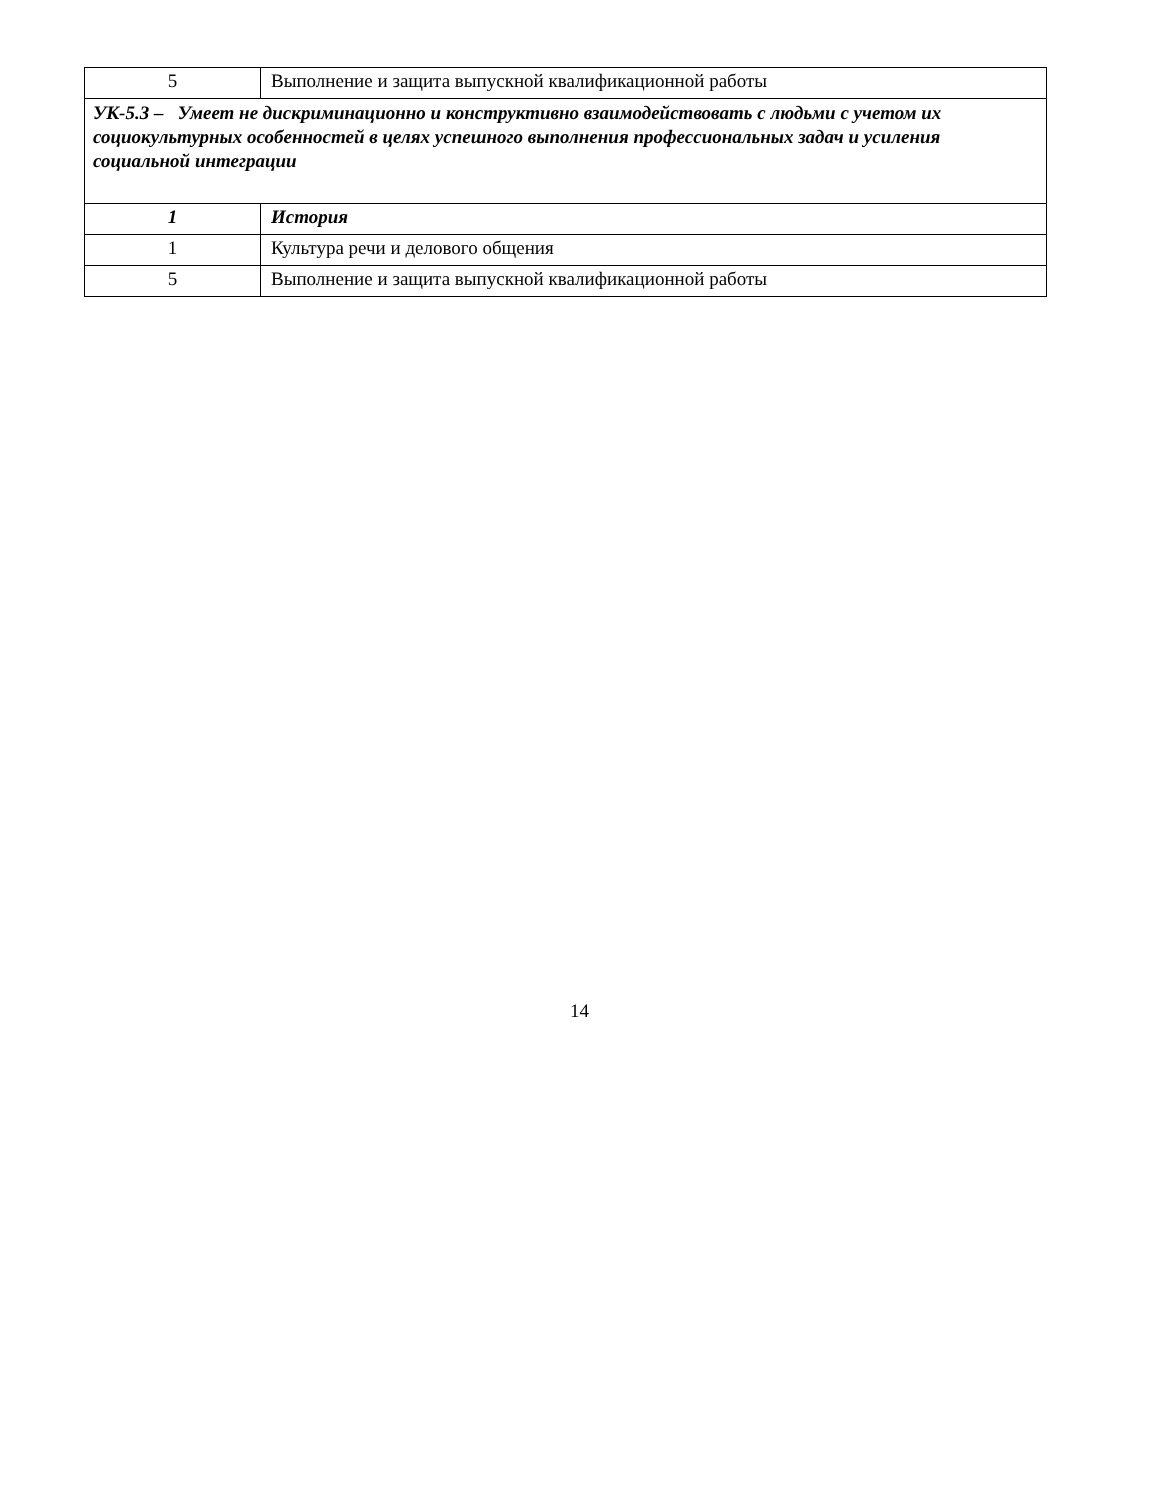| 5 | Выполнение и защита выпускной квалификационной работы |
| УК-5.3 – Умеет не дискриминационно и конструктивно взаимодействовать с людьми с учетом их социокультурных особенностей в целях успешного выполнения профессиональных задач и усиления социальной интеграции | |
| 1 | История |
| 1 | Культура речи и делового общения |
| 5 | Выполнение и защита выпускной квалификационной работы |
14